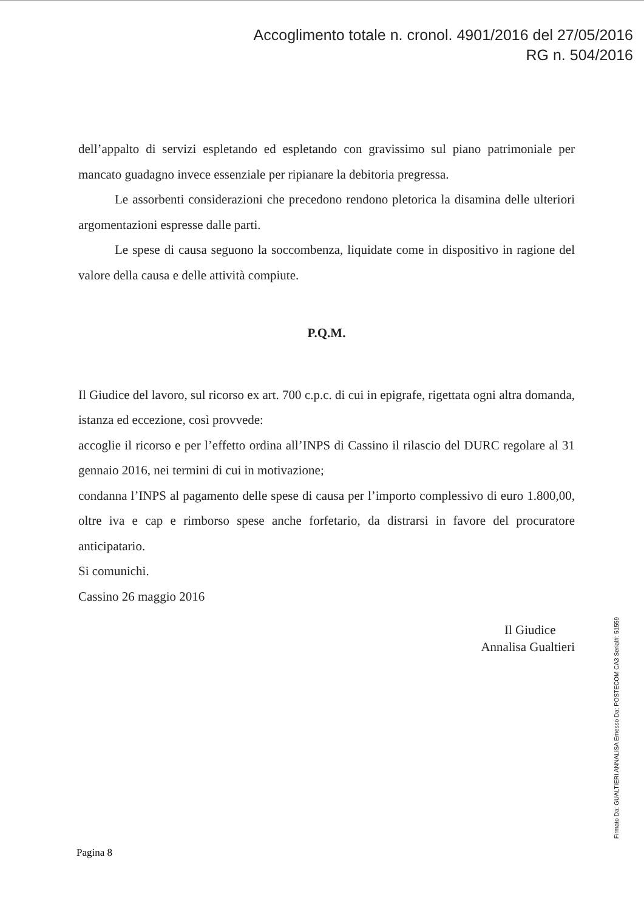Accoglimento totale n. cronol. 4901/2016 del 27/05/2016
RG n. 504/2016
dell’appalto di servizi espletando ed espletando con gravissimo sul piano patrimoniale per mancato guadagno invece essenziale per ripianare la debitoria pregressa.
Le assorbenti considerazioni che precedono rendono pletorica la disamina delle ulteriori argomentazioni espresse dalle parti.
Le spese di causa seguono la soccombenza, liquidate come in dispositivo in ragione del valore della causa e delle attività compiute.
P.Q.M.
Il Giudice del lavoro, sul ricorso ex art. 700 c.p.c. di cui in epigrafe, rigettata ogni altra domanda, istanza ed eccezione, così provvede:
accoglie il ricorso e per l’effetto ordina all’INPS di Cassino il rilascio del DURC regolare al 31 gennaio 2016, nei termini di cui in motivazione;
condanna l’INPS al pagamento delle spese di causa per l’importo complessivo di euro 1.800,00, oltre iva e cap e rimborso spese anche forfetario, da distrarsi in favore del procuratore anticipatario.
Si comunichi.
Cassino 26 maggio 2016
Il Giudice
Annalisa Gualtieri
Pagina 8
Firmato Da: GUALTIERI ANNALISA Emesso Da: POSTECOM CA3 Serial#: 51559